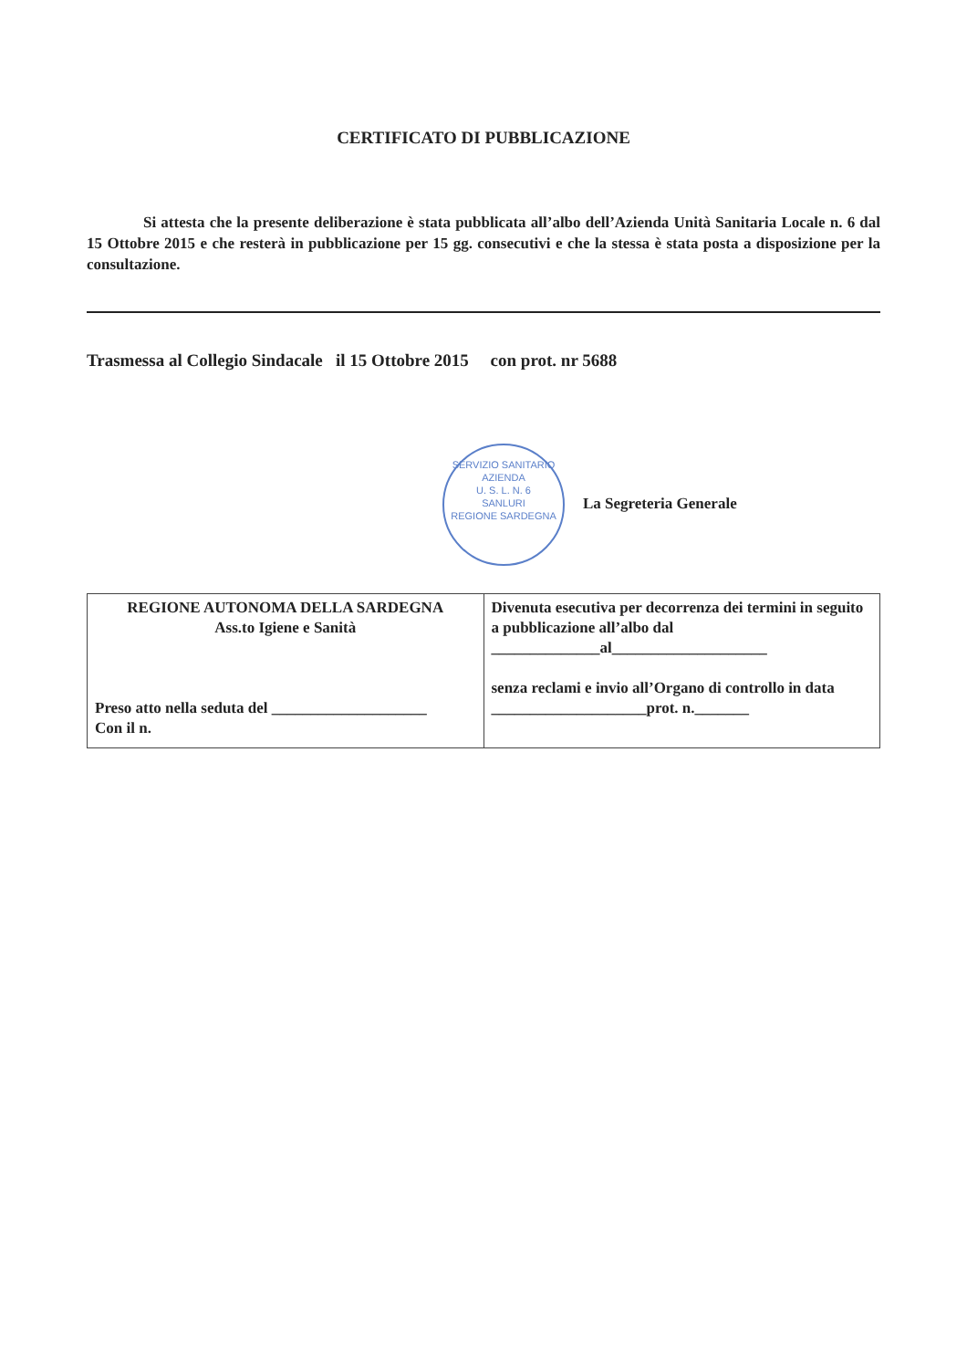CERTIFICATO DI PUBBLICAZIONE
Si attesta che la presente deliberazione è stata pubblicata all’albo dell’Azienda Unità Sanitaria Locale n. 6 dal 15 Ottobre 2015 e che resterà in pubblicazione per 15 gg. consecutivi e che la stessa è stata posta a disposizione per la consultazione.
Trasmessa al Collegio Sindacale il 15 Ottobre 2015 con prot. nr 5688
SERVIZIO SANITARIO
AZIENDA
U. S. L. N. 6
SANLURI
REGIONE SARDEGNA La Segreteria Generale
| REGIONE AUTONOMA DELLA SARDEGNA Ass.to Igiene e Sanità Preso atto nella seduta del ____________________ Con il n. | Divenuta esecutiva per decorrenza dei termini in seguito a pubblicazione all’albo dal ______________al____________________ senza reclami e invio all’Organo di controllo in data ____________________prot. n._______ |